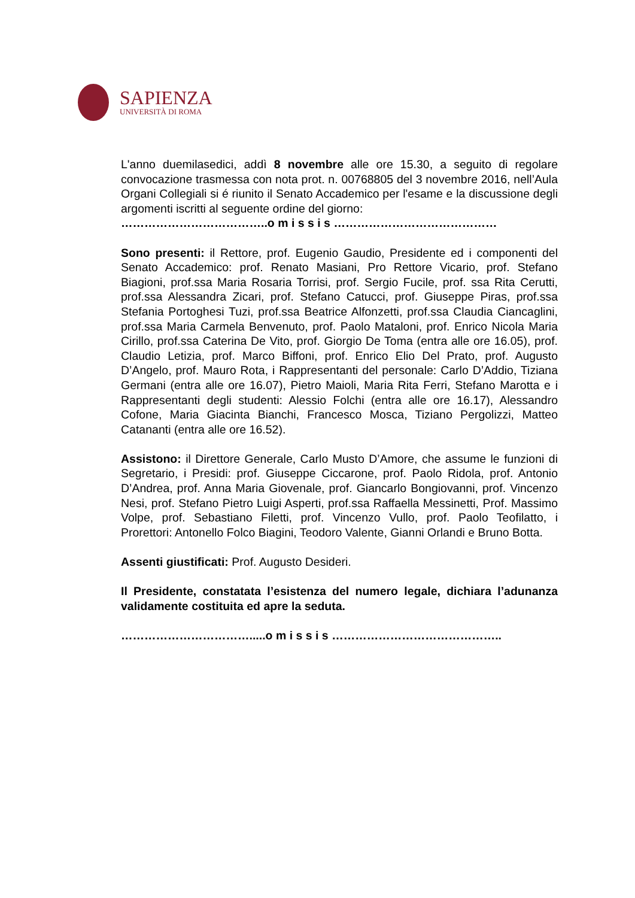SAPIENZA
UNIVERSITÀ DI ROMA
L'anno duemilasedici, addì 8 novembre alle ore 15.30, a seguito di regolare convocazione trasmessa con nota prot. n. 00768805 del 3 novembre 2016, nell’Aula Organi Collegiali si é riunito il Senato Accademico per l'esame e la discussione degli argomenti iscritti al seguente ordine del giorno:
………………………………..o m i s s i s ……………………………………
Sono presenti: il Rettore, prof. Eugenio Gaudio, Presidente ed i componenti del Senato Accademico: prof. Renato Masiani, Pro Rettore Vicario, prof. Stefano Biagioni, prof.ssa Maria Rosaria Torrisi, prof. Sergio Fucile, prof. ssa Rita Cerutti, prof.ssa Alessandra Zicari, prof. Stefano Catucci, prof. Giuseppe Piras, prof.ssa Stefania Portoghesi Tuzi, prof.ssa Beatrice Alfonzetti, prof.ssa Claudia Ciancaglini, prof.ssa Maria Carmela Benvenuto, prof. Paolo Mataloni, prof. Enrico Nicola Maria Cirillo, prof.ssa Caterina De Vito, prof. Giorgio De Toma (entra alle ore 16.05), prof. Claudio Letizia, prof. Marco Biffoni, prof. Enrico Elio Del Prato, prof. Augusto D’Angelo, prof. Mauro Rota, i Rappresentanti del personale: Carlo D’Addio, Tiziana Germani (entra alle ore 16.07), Pietro Maioli, Maria Rita Ferri, Stefano Marotta e i Rappresentanti degli studenti: Alessio Folchi (entra alle ore 16.17), Alessandro Cofone, Maria Giacinta Bianchi, Francesco Mosca, Tiziano Pergolizzi, Matteo Catananti (entra alle ore 16.52).
Assistono: il Direttore Generale, Carlo Musto D’Amore, che assume le funzioni di Segretario, i Presidi: prof. Giuseppe Ciccarone, prof. Paolo Ridola, prof. Antonio D’Andrea, prof. Anna Maria Giovenale, prof. Giancarlo Bongiovanni, prof. Vincenzo Nesi, prof. Stefano Pietro Luigi Asperti, prof.ssa Raffaella Messinetti, Prof. Massimo Volpe, prof. Sebastiano Filetti, prof. Vincenzo Vullo, prof. Paolo Teofilatto, i Prorettori: Antonello Folco Biagini, Teodoro Valente, Gianni Orlandi e Bruno Botta.
Assenti giustificati: Prof. Augusto Desideri.
Il Presidente, constatata l’esistenza del numero legale, dichiara l’adunanza validamente costituita ed apre la seduta.
…………………………….....o m i s s i s ……………………………………..